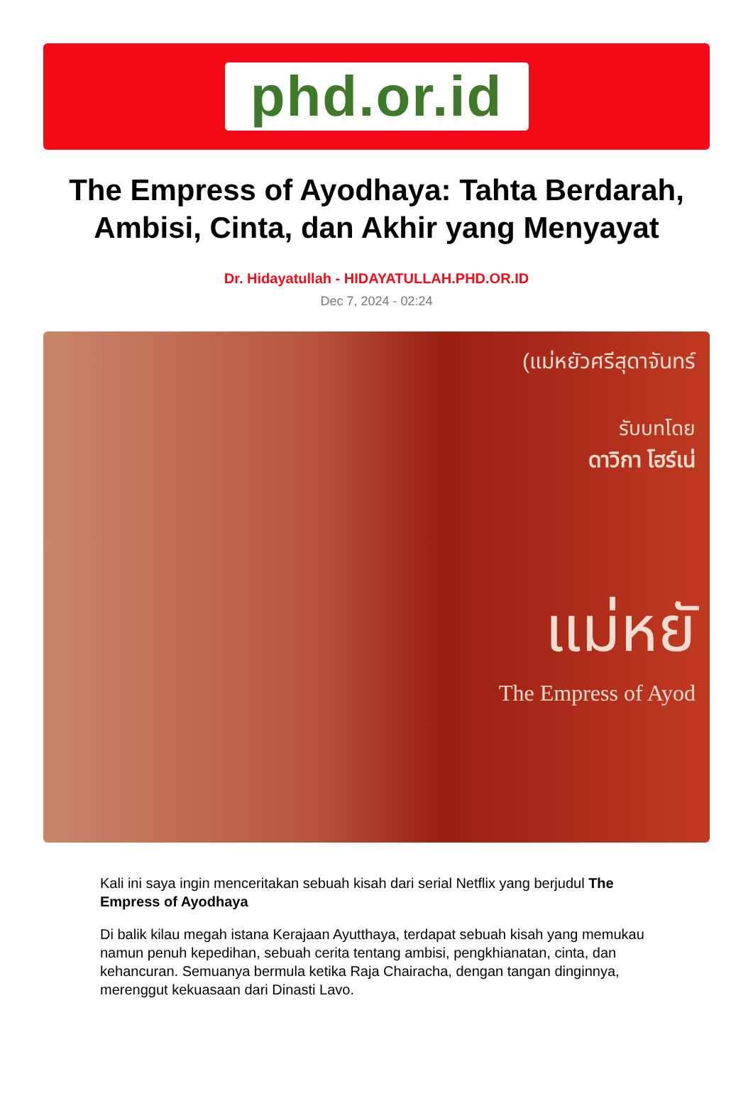phd.or.id
The Empress of Ayodhaya: Tahta Berdarah, Ambisi, Cinta, dan Akhir yang Menyayat
Dr. Hidayatullah - HIDAYATULLAH.PHD.OR.ID
Dec 7, 2024 - 02:24
(แม่หยัวศรีสุดาจันทร์
รับบทโดย
ดาวิกา โฮร์เน่
แม่หยั
The Empress of Ayod
Kali ini saya ingin menceritakan sebuah kisah dari serial Netflix yang berjudul The Empress of Ayodhaya
Di balik kilau megah istana Kerajaan Ayutthaya, terdapat sebuah kisah yang memukau namun penuh kepedihan, sebuah cerita tentang ambisi, pengkhianatan, cinta, dan kehancuran. Semuanya bermula ketika Raja Chairacha, dengan tangan dinginnya, merenggut kekuasaan dari Dinasti Lavo.